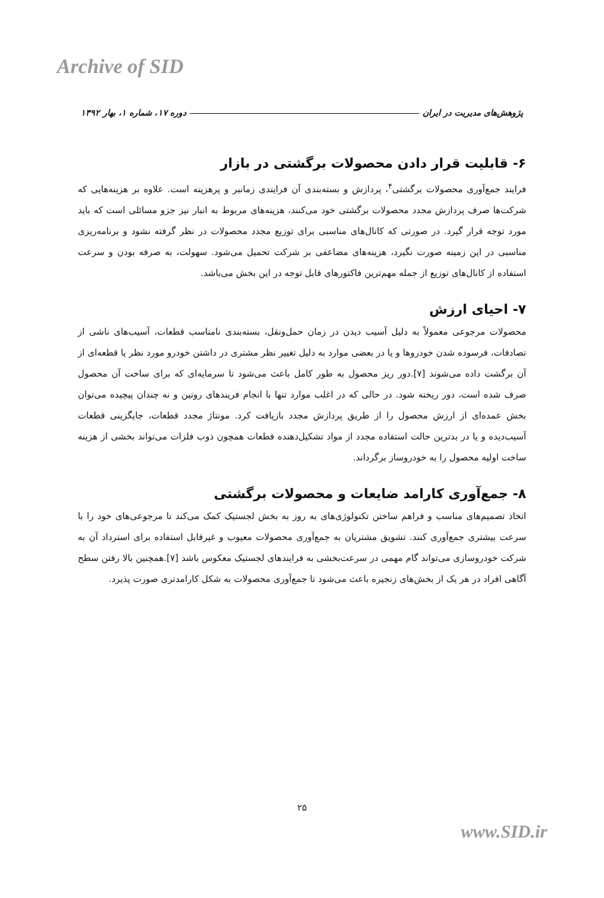Archive of SID
پژوهش‌های مدیریت در ایران دوره ۱۷، شماره ۱، بهار ۱۳۹۲
۶- قابلیت قرار دادن محصولات برگشتی در بازار
فرایند جمع‌آوری محصولات برگشتی<sup>۴</sup>، پردازش و بسته‌بندی آن فرایندی زمانبر و پرهزینه است. علاوه بر هزینه‌هایی که شرکت‌ها صرف پردازش مجدد محصولات برگشتی خود می‌کنند، هزینه‌های مربوط به انبار نیز جزو مسائلی است که باید مورد توجه قرار گیرد. در صورتی که کانال‌های مناسبی برای توزیع مجدد محصولات در نظر گرفته نشود و برنامه‌ریزی مناسبی در این زمینه صورت نگیرد، هزینه‌های مضاعفی بر شرکت تحمیل می‌شود. سهولت، به صرفه بودن و سرعت استفاده از کانال‌های توزیع از جمله مهم‌ترین فاکتورهای قابل توجه در این بخش می‌باشد.
۷- احیای ارزش
محصولات مرجوعی معمولاً به دلیل آسیب دیدن در زمان حمل‌ونقل، بسته‌بندی نامناسب قطعات، آسیب‌های ناشی از تصادفات، فرسوده شدن خودروها و یا در بعضی موارد به دلیل تغییر نظر مشتری در داشتن خودرو مورد نظر یا قطعه‌ای از آن برگشت داده می‌شوند [۷].دور ریز محصول به طور کامل باعث می‌شود تا سرمایه‌ای که برای ساخت آن محصول صرف شده است، دور ریخته شود. در حالی که در اغلب موارد تنها با انجام فریندهای روتین و نه چندان پیچیده می‌توان بخش عمده‌ای از ارزش محصول را از طریق پردازش مجدد بازیافت کرد. مونتاژ مجدد قطعات، جایگزینی قطعات آسیب‌دیده و یا در بدترین حالت استفاده مجدد از مواد تشکیل‌دهنده قطعات همچون ذوب فلزات می‌تواند بخشی از هزینه ساخت اولیه محصول را به خودروساز برگرداند.
۸- جمع‌آوری کارامد ضایعات و محصولات برگشتی
اتخاذ تصمیم‌های مناسب و فراهم ساختن تکنولوژی‌های به روز به بخش لجستیک کمک می‌کند تا مرجوعی‌های خود را با سرعت بیشتری جمع‌آوری کنند. تشویق مشتریان به جمع‌آوری محصولات معیوب و غیرقابل استفاده برای استرداد آن به شرکت خودروسازی می‌تواند گام مهمی در سرعت‌بخشی به فرایندهای لجستیک معکوس باشد [۷].همچنین بالا رفتن سطح آگاهی افراد در هر یک از بخش‌های زنجیره باعث می‌شود تا جمع‌آوری محصولات به شکل کارامدتری صورت پذیرد.
۲۵
www.SID.ir